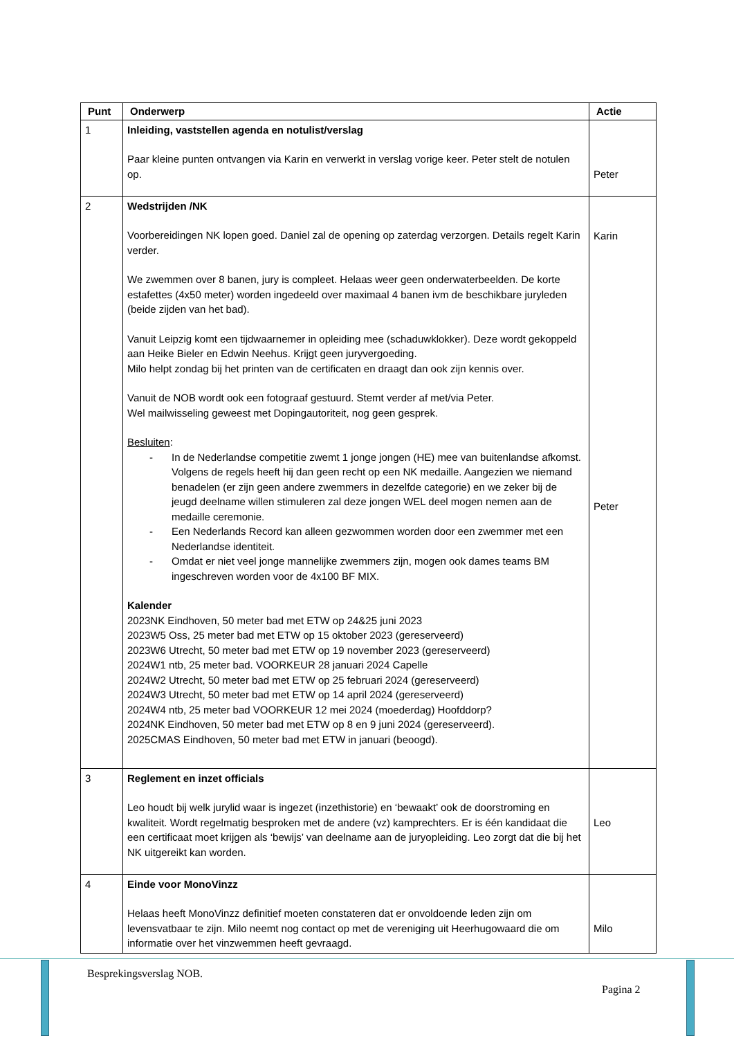| Punt | Onderwerp | Actie |
| --- | --- | --- |
| 1 | Inleiding, vaststellen agenda en notulist/verslag Paar kleine punten ontvangen via Karin en verwerkt in verslag vorige keer. Peter stelt de notulen op. | Peter |
| 2 | Wedstrijden /NK Voorbereidingen NK lopen goed. Daniel zal de opening op zaterdag verzorgen. Details regelt Karin verder. We zwemmen over 8 banen, jury is compleet. Helaas weer geen onderwaterbeelden. De korte estafettes (4x50 meter) worden ingedeeld over maximaal 4 banen ivm de beschikbare juryleden (beide zijden van het bad). Vanuit Leipzig komt een tijdwaarnemer in opleiding mee (schaduwklokker). Deze wordt gekoppeld aan Heike Bieler en Edwin Neehus. Krijgt geen juryvergoeding. Milo helpt zondag bij het printen van de certificaten en draagt dan ook zijn kennis over. Vanuit de NOB wordt ook een fotograaf gestuurd. Stemt verder af met/via Peter. Wel mailwisseling geweest met Dopingautoriteit, nog geen gesprek. Besluiten : - In de Nederlandse competitie zwemt 1 jonge jongen (HE) mee van buitenlandse afkomst. Volgens de regels heeft hij dan geen recht op een NK medaille. Aangezien we niemand benadelen (er zijn geen andere zwemmers in dezelfde categorie) en we zeker bij de jeugd deelname willen stimuleren zal deze jongen WEL deel mogen nemen aan de medaille ceremonie. - Een Nederlands Record kan alleen gezwommen worden door een zwemmer met een Nederlandse identiteit. - Omdat er niet veel jonge mannelijke zwemmers zijn, mogen ook dames teams BM ingeschreven worden voor de 4x100 BF MIX. Kalender 2023NK Eindhoven, 50 meter bad met ETW op 24&25 juni 2023 2023W5 Oss, 25 meter bad met ETW op 15 oktober 2023 (gereserveerd) 2023W6 Utrecht, 50 meter bad met ETW op 19 november 2023 (gereserveerd) 2024W1 ntb, 25 meter bad. VOORKEUR 28 januari 2024 Capelle 2024W2 Utrecht, 50 meter bad met ETW op 25 februari 2024 (gereserveerd) 2024W3 Utrecht, 50 meter bad met ETW op 14 april 2024 (gereserveerd) 2024W4 ntb, 25 meter bad VOORKEUR 12 mei 2024 (moederdag) Hoofddorp? 2024NK Eindhoven, 50 meter bad met ETW op 8 en 9 juni 2024 (gereserveerd). 2025CMAS Eindhoven, 50 meter bad met ETW in januari (beoogd). | Karin Peter |
| 3 | Reglement en inzet officials Leo houdt bij welk jurylid waar is ingezet (inzethistorie) en ‘bewaakt’ ook de doorstroming en kwaliteit. Wordt regelmatig besproken met de andere (vz) kamprechters. Er is één kandidaat die een certificaat moet krijgen als ‘bewijs’ van deelname aan de juryopleiding. Leo zorgt dat die bij het NK uitgereikt kan worden. | Leo |
| 4 | Einde voor MonoVinzz Helaas heeft MonoVinzz definitief moeten constateren dat er onvoldoende leden zijn om levensvatbaar te zijn. Milo neemt nog contact op met de vereniging uit Heerhugowaard die om informatie over het vinzwemmen heeft gevraagd. | Milo |
Besprekingsverslag NOB.
Pagina 2